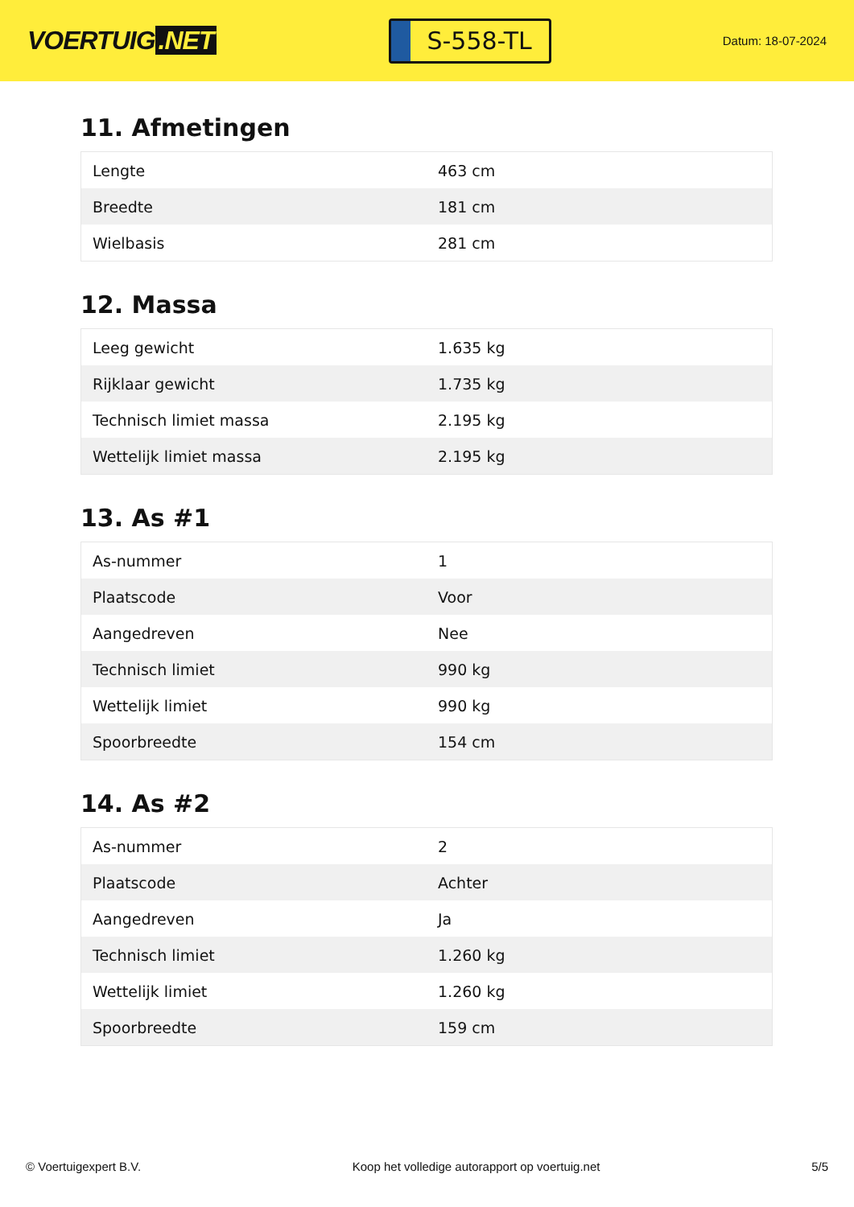VOERTUIG.NET
S-558-TL
Datum: 18-07-2024
11. Afmetingen
| Lengte | 463 cm |
| Breedte | 181 cm |
| Wielbasis | 281 cm |
12. Massa
| Leeg gewicht | 1.635 kg |
| Rijklaar gewicht | 1.735 kg |
| Technisch limiet massa | 2.195 kg |
| Wettelijk limiet massa | 2.195 kg |
13. As #1
| As-nummer | 1 |
| Plaatscode | Voor |
| Aangedreven | Nee |
| Technisch limiet | 990 kg |
| Wettelijk limiet | 990 kg |
| Spoorbreedte | 154 cm |
14. As #2
| As-nummer | 2 |
| Plaatscode | Achter |
| Aangedreven | Ja |
| Technisch limiet | 1.260 kg |
| Wettelijk limiet | 1.260 kg |
| Spoorbreedte | 159 cm |
© Voertuigexpert B.V. Koop het volledige autorapport op voertuig.net 5/5